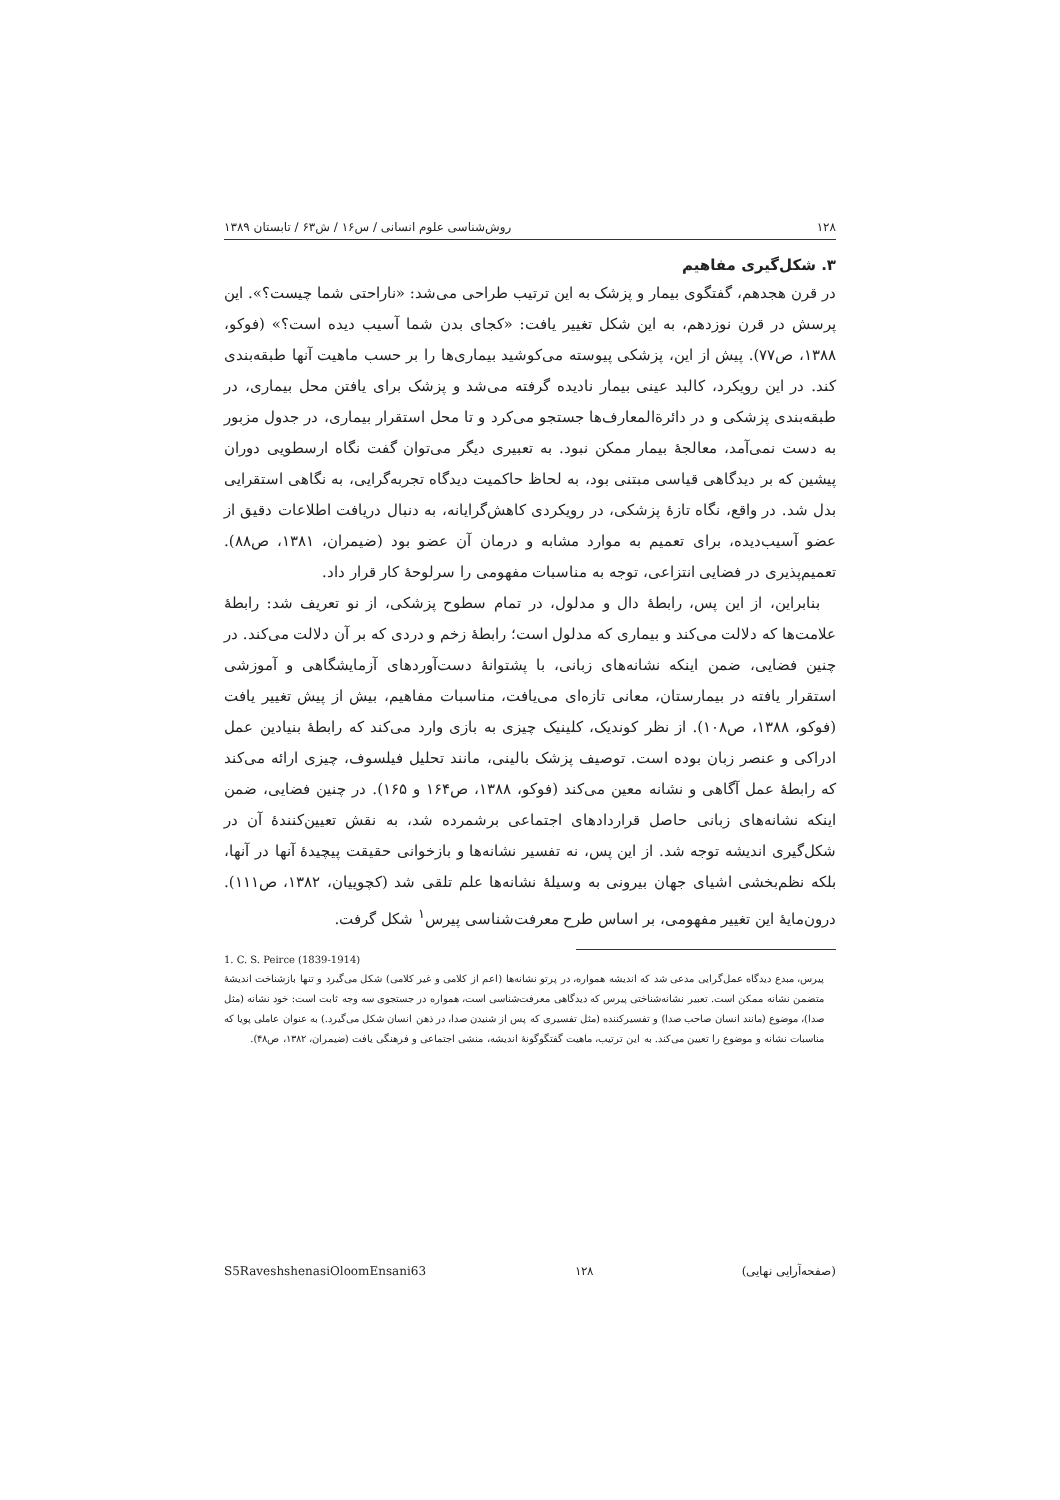۱۲۸ روش‌شناسی علوم انسانی / س۱۶ / ش۶۳ / تابستان ۱۳۸۹
۳. شکل‌گیری مفاهیم
در قرن هجدهم، گفتگوی بیمار و پزشک به این ترتیب طراحی می‌شد: «ناراحتی شما چیست؟». این پرسش در قرن نوزدهم، به این شکل تغییر یافت: «کجای بدن شما آسیب دیده است؟» (فوکو، ۱۳۸۸، ص۷۷). پیش از این، پزشکی پیوسته می‌کوشید بیماری‌ها را بر حسب ماهیت آنها طبقه‌بندی کند. در این رویکرد، کالبد عینی بیمار نادیده گرفته می‌شد و پزشک برای یافتن محل بیماری، در طبقه‌بندی پزشکی و در دائرةالمعارف‌ها جستجو می‌کرد و تا محل استقرار بیماری، در جدول مزبور به دست نمی‌آمد، معالجهٔ بیمار ممکن نبود. به تعبیری دیگر می‌توان گفت نگاه ارسطویی دوران پیشین که بر دیدگاهی قیاسی مبتنی بود، به لحاظ حاکمیت دیدگاه تجربه‌گرایی، به نگاهی استقرایی بدل شد. در واقع، نگاه تازهٔ پزشکی، در رویکردی کاهش‌گرایانه، به دنبال دریافت اطلاعات دقیق از عضو آسیب‌دیده، برای تعمیم به موارد مشابه و درمان آن عضو بود (ضیمران، ۱۳۸۱، ص۸۸). تعمیم‌پذیری در فضایی انتزاعی، توجه به مناسبات مفهومی را سرلوحهٔ کار قرار داد.
بنابراین، از این پس، رابطهٔ دال و مدلول، در تمام سطوح پزشکی، از نو تعریف شد: رابطهٔ علامت‌ها که دلالت می‌کند و بیماری که مدلول است؛ رابطهٔ زخم و دردی که بر آن دلالت می‌کند. در چنین فضایی، ضمن اینکه نشانه‌های زبانی، با پشتوانهٔ دست‌آوردهای آزمایشگاهی و آموزشی استقرار یافته در بیمارستان، معانی تازه‌ای می‌یافت، مناسبات مفاهیم، بیش از پیش تغییر یافت (فوکو، ۱۳۸۸، ص۱۰۸). از نظر کوندیک، کلینیک چیزی به بازی وارد می‌کند که رابطهٔ بنیادین عمل ادراکی و عنصر زبان بوده است. توصیف پزشک بالینی، مانند تحلیل فیلسوف، چیزی ارائه می‌کند که رابطهٔ عمل آگاهی و نشانه معین می‌کند (فوکو، ۱۳۸۸، ص۱۶۴ و ۱۶۵). در چنین فضایی، ضمن اینکه نشانه‌های زبانی حاصل قراردادهای اجتماعی برشمرده شد، به نقش تعیین‌کنندهٔ آن در شکل‌گیری اندیشه توجه شد. از این پس، نه تفسیر نشانه‌ها و بازخوانی حقیقت پیچیدهٔ آنها در آنها، بلکه نظم‌بخشی اشیای جهان بیرونی به وسیلهٔ نشانه‌ها علم تلقی شد (کچوییان، ۱۳۸۲، ص۱۱۱). درون‌مایهٔ این تغییر مفهومی، بر اساس طرح معرفت‌شناسی پیرس<sup>۱</sup> شکل گرفت.
1. C. S. Peirce (1839-1914)
پیرس، مبدع دیدگاه عمل‌گرایی مدعی شد که اندیشه همواره، در پرتو نشانه‌ها (اعم از کلامی و غیر کلامی) شکل می‌گیرد و تنها بازشناخت اندیشهٔ متضمن نشانه ممکن است. تعبیر نشانه‌شناختی پیرس که دیدگاهی معرفت‌شناسی است، همواره در جستجوی سه وجه ثابت است: خود نشانه (مثل صدا)، موضوع (مانند انسان صاحب صدا) و تفسیرکننده (مثل تفسیری که پس از شنیدن صدا، در ذهن انسان شکل می‌گیرد.) به عنوان عاملی پویا که مناسبات نشانه و موضوع را تعیین می‌کند. به این ترتیب، ماهیت گفتگوگونهٔ اندیشه، منشی اجتماعی و فرهنگی یافت (ضیمران، ۱۳۸۲، ص۴۸).
(صفحه‌آرایی نهایی) ۱۲۸ S5RaveshshenasiOloomEnsani63